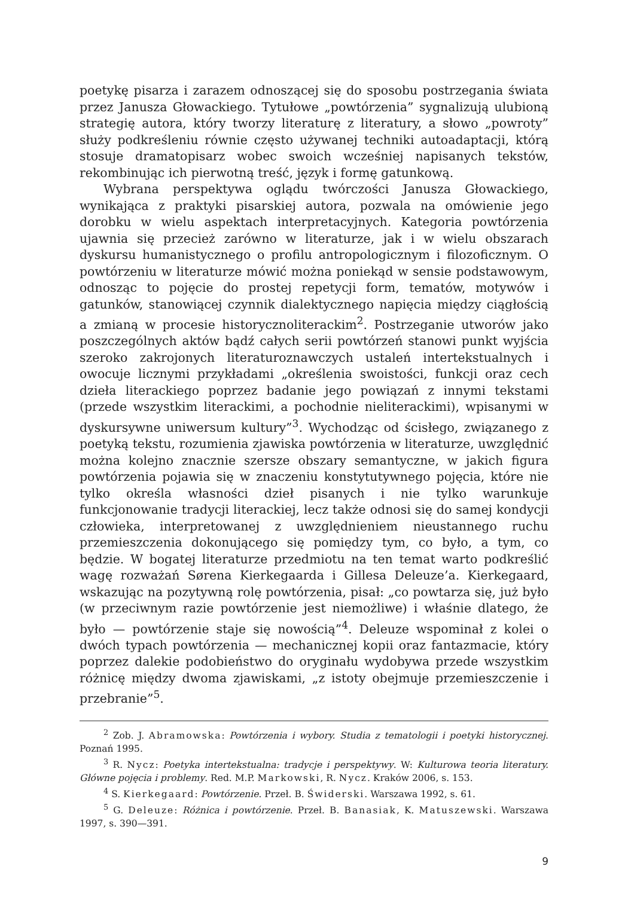poetykę pisarza i zarazem odnoszącej się do sposobu postrzegania świata przez Janusza Głowackiego. Tytułowe „powtórzenia” sygnalizują ulubioną strategię autora, który tworzy literaturę z literatury, a słowo „powroty” służy podkreśleniu równie często używanej techniki autoadaptacji, którą stosuje dramatopisarz wobec swoich wcześniej napisanych tekstów, rekombinując ich pierwotną treść, język i formę gatunkową.
Wybrana perspektywa oglądu twórczości Janusza Głowackiego, wynikająca z praktyki pisarskiej autora, pozwala na omówienie jego dorobku w wielu aspektach interpretacyjnych. Kategoria powtórzenia ujawnia się przecież zarówno w literaturze, jak i w wielu obszarach dyskursu humanistycznego o profilu antropologicznym i filozoficznym. O powtórzeniu w literaturze mówić można poniekąd w sensie podstawowym, odnosząc to pojęcie do prostej repetycji form, tematów, motywów i gatunków, stanowiącej czynnik dialektycznego napięcia między ciągłością a zmianą w procesie historycznoliterackim<sup>2</sup>. Postrzeganie utworów jako poszczególnych aktów bądź całych serii powtórzeń stanowi punkt wyjścia szeroko zakrojonych literaturoznawczych ustaleń intertekstualnych i owocuje licznymi przykładami „określenia swoistości, funkcji oraz cech dzieła literackiego poprzez badanie jego powiązań z innymi tekstami (przede wszystkim literackimi, a pochodnie nieliterackimi), wpisanymi w dyskursywne uniwersum kultury”<sup>3</sup>. Wychodząc od ścisłego, związanego z poetyką tekstu, rozumienia zjawiska powtórzenia w literaturze, uwzględnić można kolejno znacznie szersze obszary semantyczne, w jakich figura powtórzenia pojawia się w znaczeniu konstytutywnego pojęcia, które nie tylko określa własności dzieł pisanych i nie tylko warunkuje funkcjonowanie tradycji literackiej, lecz także odnosi się do samej kondycji człowieka, interpretowanej z uwzględnieniem nieustannego ruchu przemieszczenia dokonującego się pomiędzy tym, co było, a tym, co będzie. W bogatej literaturze przedmiotu na ten temat warto podkreślić wagę rozważań Sørena Kierkegaarda i Gillesa Deleuze’a. Kierkegaard, wskazując na pozytywną rolę powtórzenia, pisał: „co powtarza się, już było (w przeciwnym razie powtórzenie jest niemożliwe) i właśnie dlatego, że było — powtórzenie staje się nowością”<sup>4</sup>. Deleuze wspominał z kolei o dwóch typach powtórzenia — mechanicznej kopii oraz fantazmacie, który poprzez dalekie podobieństwo do oryginału wydobywa przede wszystkim różnicę między dwoma zjawiskami, „z istoty obejmuje przemieszczenie i przebranie”<sup>5</sup>.
<sup>2</sup> Zob. J. Abramowska: Powtórzenia i wybory. Studia z tematologii i poetyki historycznej. Poznań 1995.
<sup>3</sup> R. Nycz: Poetyka intertekstualna: tradycje i perspektywy. W: Kulturowa teoria literatury. Główne pojęcia i problemy. Red. M.P. Markowski, R. Nycz. Kraków 2006, s. 153.
<sup>4</sup> S. Kierkegaard: Powtórzenie. Przeł. B. Świderski. Warszawa 1992, s. 61.
<sup>5</sup> G. Deleuze: Różnica i powtórzenie. Przeł. B. Banasiak, K. Matuszewski. Warszawa 1997, s. 390—391.
9